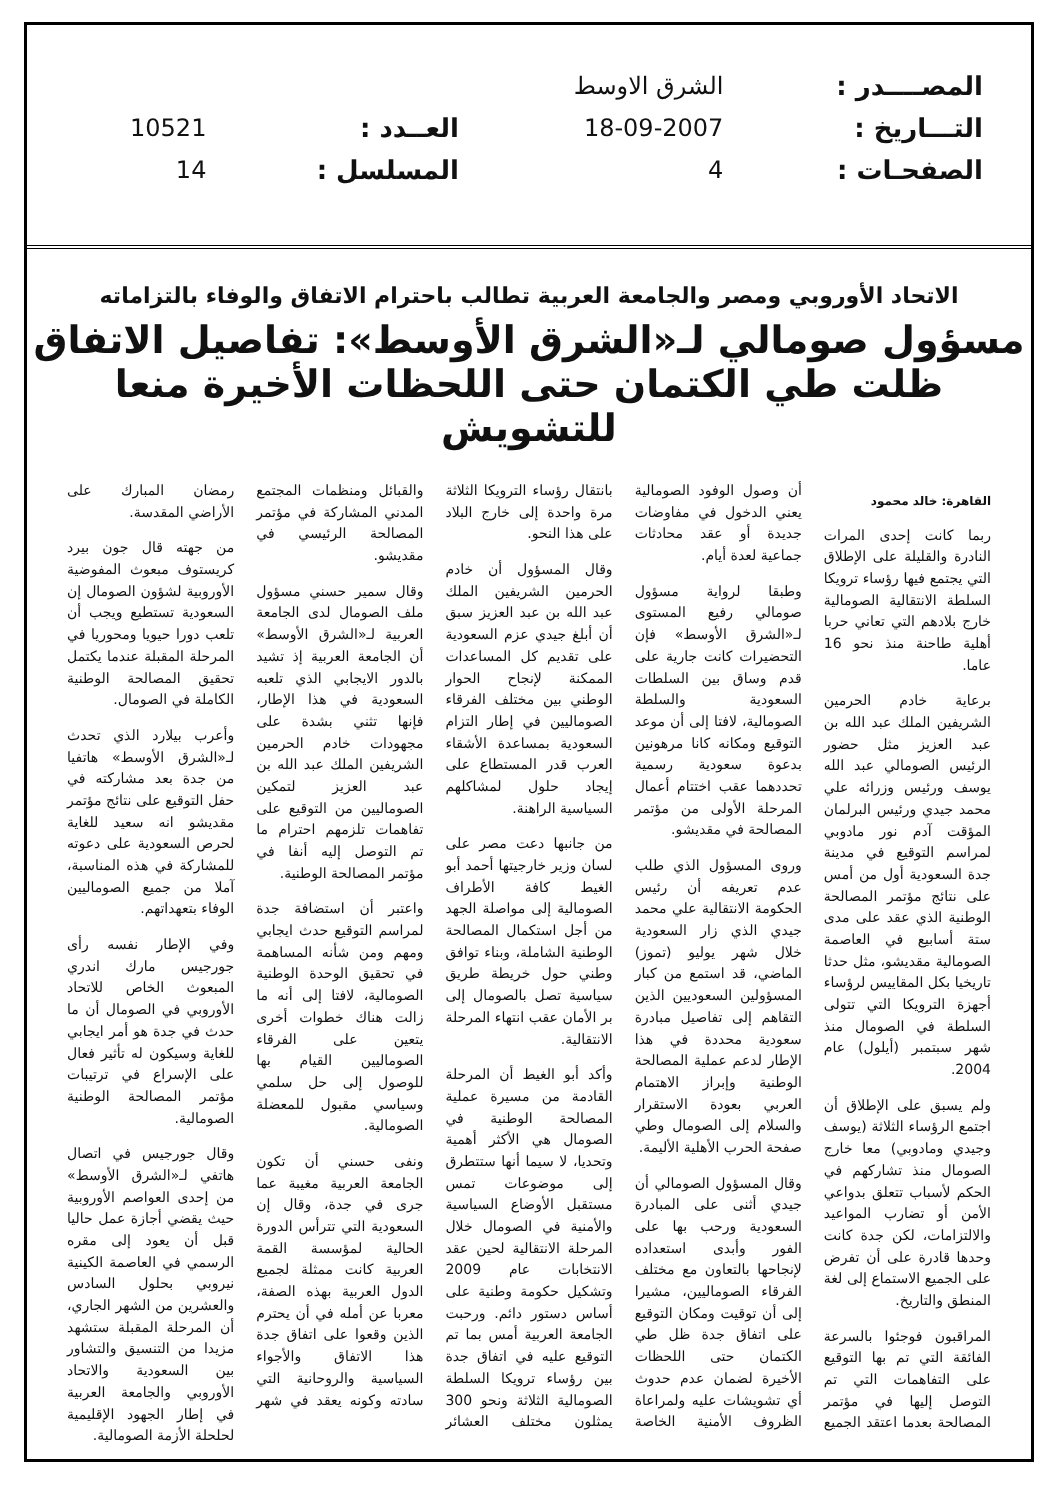| المصــــدر : | الشرق الاوسط | | |
| التـــاريخ : | 18-09-2007 | العــدد : | 10521 |
| الصفحـات : | 4 | المسلسل : | 14 |
الاتحاد الأوروبي ومصر والجامعة العربية تطالب باحترام الاتفاق والوفاء بالتزاماته
مسؤول صومالي لـ«الشرق الأوسط»: تفاصيل الاتفاق ظلت طي الكتمان حتى اللحظات الأخيرة منعا للتشويش
القاهرة: خالد محمود
ربما كانت إحدى المرات النادرة والقليلة على الإطلاق التي يجتمع فيها رؤساء ترويكا السلطة الانتقالية الصومالية خارج بلادهم التي تعاني حربا أهلية طاحنة منذ نحو 16 عاما.
برعاية خادم الحرمين الشريفين الملك عبد الله بن عبد العزيز مثل حضور الرئيس الصومالي عبد الله يوسف ورئيس وزرائه علي محمد جيدي ورئيس البرلمان المؤقت آدم نور مادوبي لمراسم التوقيع في مدينة جدة السعودية أول من أمس على نتائج مؤتمر المصالحة الوطنية الذي عقد على مدى ستة أسابيع في العاصمة الصومالية مقديشو، مثل حدثا تاريخيا بكل المقاييس لرؤساء أجهزة الترويكا التي تتولى السلطة في الصومال منذ شهر سبتمبر (أيلول) عام 2004.
ولم يسبق على الإطلاق أن اجتمع الرؤساء الثلاثة (يوسف وجيدي ومادوبي) معا خارج الصومال منذ تشاركهم في الحكم لأسباب تتعلق بدواعي الأمن أو تضارب المواعيد والالتزامات، لكن جدة كانت وحدها قادرة على أن تفرض على الجميع الاستماع إلى لغة المنطق والتاريخ.
المراقبون فوجئوا بالسرعة الفائقة التي تم بها التوقيع على التفاهمات التي تم التوصل إليها في مؤتمر المصالحة بعدما اعتقد الجميع أن وصول الوفود الصومالية يعني الدخول في مفاوضات جديدة أو عقد محادثات جماعية لعدة أيام.
وطبقا لرواية مسؤول صومالي رفيع المستوى لـ«الشرق الأوسط» فإن التحضيرات كانت جارية على قدم وساق بين السلطات السعودية والسلطة الصومالية، لافتا إلى أن موعد التوقيع ومكانه كانا مرهونين بدعوة سعودية رسمية تحددهما عقب اختتام أعمال المرحلة الأولى من مؤتمر المصالحة في مقديشو.
وروى المسؤول الذي طلب عدم تعريفه أن رئيس الحكومة الانتقالية علي محمد جيدي الذي زار السعودية خلال شهر يوليو (تموز) الماضي، قد استمع من كبار المسؤولين السعوديين الذين التقاهم إلى تفاصيل مبادرة سعودية محددة في هذا الإطار لدعم عملية المصالحة الوطنية وإبراز الاهتمام العربي بعودة الاستقرار والسلام إلى الصومال وطي صفحة الحرب الأهلية الأليمة.
وقال المسؤول الصومالي أن جيدي أثنى على المبادرة السعودية ورحب بها على الفور وأبدى استعداده لإنجاحها بالتعاون مع مختلف الفرقاء الصوماليين، مشيرا إلى أن توقيت ومكان التوقيع على اتفاق جدة ظل طي الكتمان حتى اللحظات الأخيرة لضمان عدم حدوث أي تشويشات عليه ولمراعاة الظروف الأمنية الخاصة بانتقال رؤساء الترويكا الثلاثة مرة واحدة إلى خارج البلاد على هذا النحو.
وقال المسؤول أن خادم الحرمين الشريفين الملك عبد الله بن عبد العزيز سبق أن أبلغ جيدي عزم السعودية على تقديم كل المساعدات الممكنة لإنجاح الحوار الوطني بين مختلف الفرقاء الصوماليين في إطار التزام السعودية بمساعدة الأشقاء العرب قدر المستطاع على إيجاد حلول لمشاكلهم السياسية الراهنة.
من جانبها دعت مصر على لسان وزير خارجيتها أحمد أبو الغيط كافة الأطراف الصومالية إلى مواصلة الجهد من أجل استكمال المصالحة الوطنية الشاملة، وبناء توافق وطني حول خريطة طريق سياسية تصل بالصومال إلى بر الأمان عقب انتهاء المرحلة الانتقالية.
وأكد أبو الغيط أن المرحلة القادمة من مسيرة عملية المصالحة الوطنية في الصومال هي الأكثر أهمية وتحديا، لا سيما أنها ستتطرق إلى موضوعات تمس مستقبل الأوضاع السياسية والأمنية في الصومال خلال المرحلة الانتقالية لحين عقد الانتخابات عام 2009 وتشكيل حكومة وطنية على أساس دستور دائم. ورحبت الجامعة العربية أمس بما تم التوقيع عليه في اتفاق جدة بين رؤساء ترويكا السلطة الصومالية الثلاثة ونحو 300 يمثلون مختلف العشائر والقبائل ومنظمات المجتمع المدني المشاركة في مؤتمر المصالحة الرئيسي في مقديشو.
وقال سمير حسني مسؤول ملف الصومال لدى الجامعة العربية لـ«الشرق الأوسط» أن الجامعة العربية إذ تشيد بالدور الايجابي الذي تلعبه السعودية في هذا الإطار، فإنها تثني بشدة على مجهودات خادم الحرمين الشريفين الملك عبد الله بن عبد العزيز لتمكين الصوماليين من التوقيع على تفاهمات تلزمهم احترام ما تم التوصل إليه أنفا في مؤتمر المصالحة الوطنية.
واعتبر أن استضافة جدة لمراسم التوقيع حدث ايجابي ومهم ومن شأنه المساهمة في تحقيق الوحدة الوطنية الصومالية، لافتا إلى أنه ما زالت هناك خطوات أخرى يتعين على الفرقاء الصوماليين القيام بها للوصول إلى حل سلمي وسياسي مقبول للمعضلة الصومالية.
ونفى حسني أن تكون الجامعة العربية مغيبة عما جرى في جدة، وقال إن السعودية التي تترأس الدورة الحالية لمؤسسة القمة العربية كانت ممثلة لجميع الدول العربية بهذه الصفة، معربا عن أمله في أن يحترم الذين وقعوا على اتفاق جدة هذا الاتفاق والأجواء السياسية والروحانية التي سادته وكونه يعقد في شهر رمضان المبارك على الأراضي المقدسة.
من جهته قال جون بيرد كريستوف مبعوث المفوضية الأوروبية لشؤون الصومال إن السعودية تستطيع ويجب أن تلعب دورا حيويا ومحوريا في المرحلة المقبلة عندما يكتمل تحقيق المصالحة الوطنية الكاملة في الصومال.
وأعرب بيلارد الذي تحدث لـ«الشرق الأوسط» هاتفيا من جدة بعد مشاركته في حفل التوقيع على نتائج مؤتمر مقديشو انه سعيد للغاية لحرص السعودية على دعوته للمشاركة في هذه المناسبة، آملا من جميع الصوماليين الوفاء بتعهداتهم.
وفي الإطار نفسه رأى جورجيس مارك اندري المبعوث الخاص للاتحاد الأوروبي في الصومال أن ما حدث في جدة هو أمر ايجابي للغاية وسيكون له تأثير فعال على الإسراع في ترتيبات مؤتمر المصالحة الوطنية الصومالية.
وقال جورجيس في اتصال هاتفي لـ«الشرق الأوسط» من إحدى العواصم الأوروبية حيث يقضي أجازة عمل حاليا قبل أن يعود إلى مقره الرسمي في العاصمة الكينية نيروبي بحلول السادس والعشرين من الشهر الجاري، أن المرحلة المقبلة ستشهد مزيدا من التنسيق والتشاور بين السعودية والاتحاد الأوروبي والجامعة العربية في إطار الجهود الإقليمية لحلحلة الأزمة الصومالية.